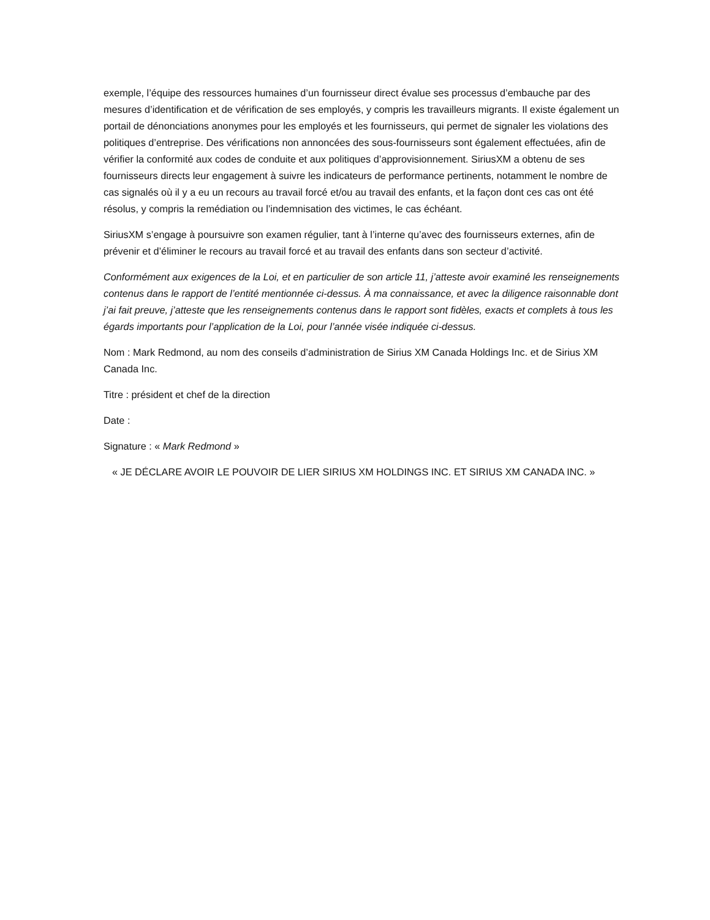exemple, l’équipe des ressources humaines d’un fournisseur direct évalue ses processus d’embauche par des mesures d’identification et de vérification de ses employés, y compris les travailleurs migrants. Il existe également un portail de dénonciations anonymes pour les employés et les fournisseurs, qui permet de signaler les violations des politiques d’entreprise. Des vérifications non annoncées des sous-fournisseurs sont également effectuées, afin de vérifier la conformité aux codes de conduite et aux politiques d’approvisionnement. SiriusXM a obtenu de ses fournisseurs directs leur engagement à suivre les indicateurs de performance pertinents, notamment le nombre de cas signalés où il y a eu un recours au travail forcé et/ou au travail des enfants, et la façon dont ces cas ont été résolus, y compris la remédiation ou l’indemnisation des victimes, le cas échéant.
SiriusXM s’engage à poursuivre son examen régulier, tant à l’interne qu’avec des fournisseurs externes, afin de prévenir et d’éliminer le recours au travail forcé et au travail des enfants dans son secteur d’activité.
Conformément aux exigences de la Loi, et en particulier de son article 11, j’atteste avoir examiné les renseignements contenus dans le rapport de l’entité mentionnée ci-dessus. À ma connaissance, et avec la diligence raisonnable dont j’ai fait preuve, j’atteste que les renseignements contenus dans le rapport sont fidèles, exacts et complets à tous les égards importants pour l’application de la Loi, pour l’année visée indiquée ci-dessus.
Nom : Mark Redmond, au nom des conseils d’administration de Sirius XM Canada Holdings Inc. et de Sirius XM Canada Inc.
Titre : président et chef de la direction
Date :
Signature : « Mark Redmond »
« JE DÉCLARE AVOIR LE POUVOIR DE LIER SIRIUS XM HOLDINGS INC. ET SIRIUS XM CANADA INC. »